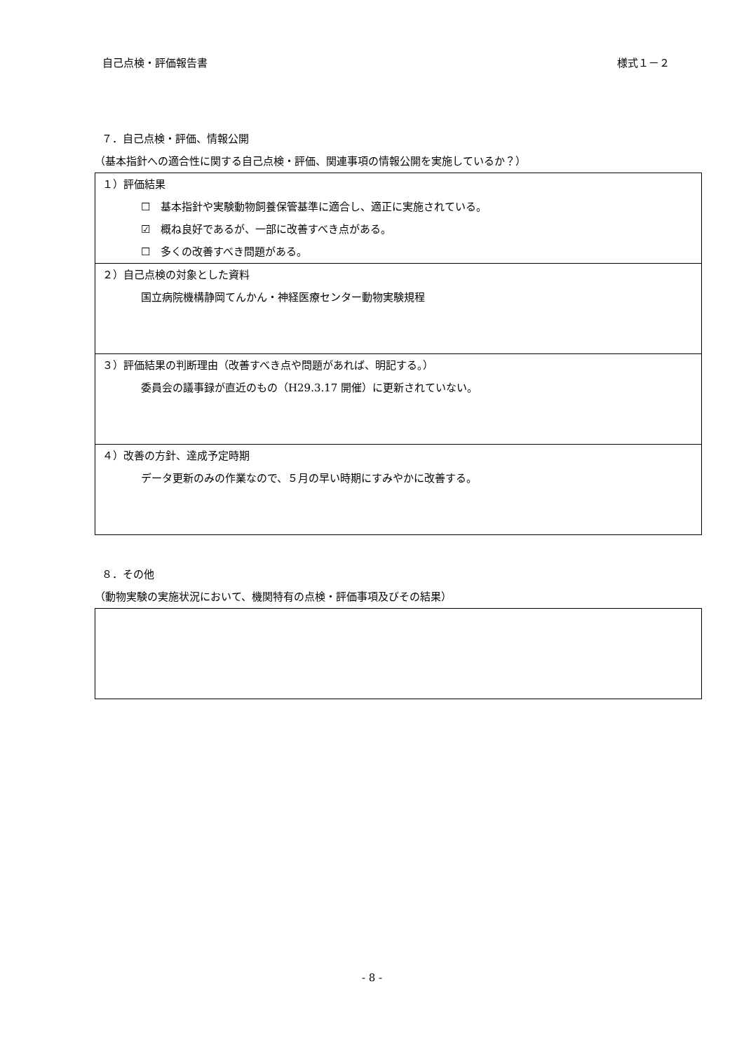自己点検・評価報告書 様式１－２
７．自己点検・評価、情報公開
（基本指針への適合性に関する自己点検・評価、関連事項の情報公開を実施しているか？）
| １）評価結果 ☐ 基本指針や実験動物飼養保管基準に適合し、適正に実施されている。 ☑ 概ね良好であるが、一部に改善すべき点がある。 ☐ 多くの改善すべき問題がある。 |
| ２）自己点検の対象とした資料 国立病院機構静岡てんかん・神経医療センター動物実験規程 |
| ３）評価結果の判断理由（改善すべき点や問題があれば、明記する。） 委員会の議事録が直近のもの（H29.3.17 開催）に更新されていない。 |
| ４）改善の方針、達成予定時期 データ更新のみの作業なので、５月の早い時期にすみやかに改善する。 |
８．その他
（動物実験の実施状況において、機関特有の点検・評価事項及びその結果）
- 8 -